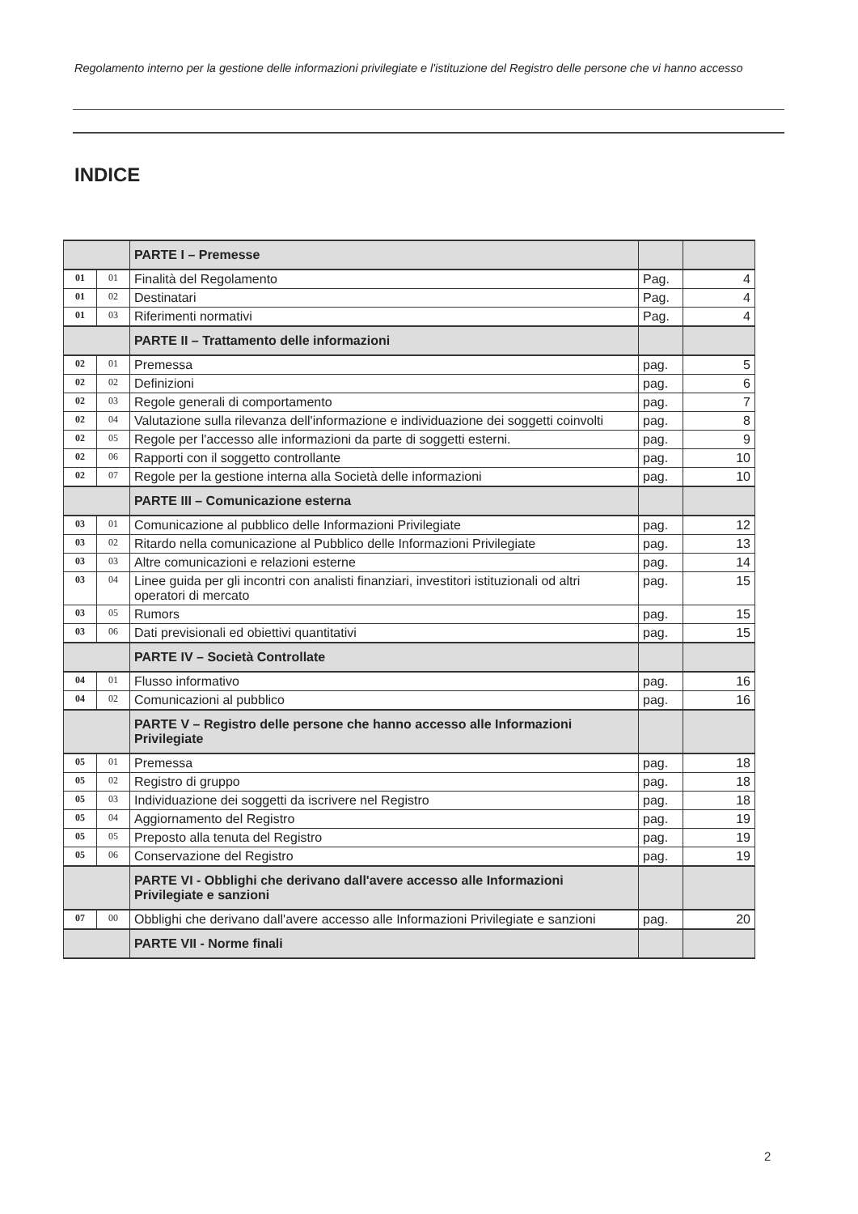Regolamento interno per la gestione delle informazioni privilegiate e l'istituzione del Registro delle persone che vi hanno accesso
INDICE
| | | PARTE I – Premesse | | |
| 01 | 01 | Finalità del Regolamento | Pag. | 4 |
| 01 | 02 | Destinatari | Pag. | 4 |
| 01 | 03 | Riferimenti normativi | Pag. | 4 |
| | | PARTE II – Trattamento delle informazioni | | |
| 02 | 01 | Premessa | pag. | 5 |
| 02 | 02 | Definizioni | pag. | 6 |
| 02 | 03 | Regole generali di comportamento | pag. | 7 |
| 02 | 04 | Valutazione sulla rilevanza dell'informazione e individuazione dei soggetti coinvolti | pag. | 8 |
| 02 | 05 | Regole per l'accesso alle informazioni da parte di soggetti esterni. | pag. | 9 |
| 02 | 06 | Rapporti con il soggetto controllante | pag. | 10 |
| 02 | 07 | Regole per la gestione interna alla Società delle informazioni | pag. | 10 |
| | | PARTE III – Comunicazione esterna | | |
| 03 | 01 | Comunicazione al pubblico delle Informazioni Privilegiate | pag. | 12 |
| 03 | 02 | Ritardo nella comunicazione al Pubblico delle Informazioni Privilegiate | pag. | 13 |
| 03 | 03 | Altre comunicazioni e relazioni esterne | pag. | 14 |
| 03 | 04 | Linee guida per gli incontri con analisti finanziari, investitori istituzionali od altri operatori di mercato | pag. | 15 |
| 03 | 05 | Rumors | pag. | 15 |
| 03 | 06 | Dati previsionali ed obiettivi quantitativi | pag. | 15 |
| | | PARTE IV – Società Controllate | | |
| 04 | 01 | Flusso informativo | pag. | 16 |
| 04 | 02 | Comunicazioni al pubblico | pag. | 16 |
| | | PARTE V – Registro delle persone che hanno accesso alle Informazioni Privilegiate | | |
| 05 | 01 | Premessa | pag. | 18 |
| 05 | 02 | Registro di gruppo | pag. | 18 |
| 05 | 03 | Individuazione dei soggetti da iscrivere nel Registro | pag. | 18 |
| 05 | 04 | Aggiornamento del Registro | pag. | 19 |
| 05 | 05 | Preposto alla tenuta del Registro | pag. | 19 |
| 05 | 06 | Conservazione del Registro | pag. | 19 |
| | | PARTE VI - Obblighi che derivano dall'avere accesso alle Informazioni Privilegiate e sanzioni | | |
| 07 | 00 | Obblighi che derivano dall'avere accesso alle Informazioni Privilegiate e sanzioni | pag. | 20 |
| | | PARTE VII - Norme finali | | |
2